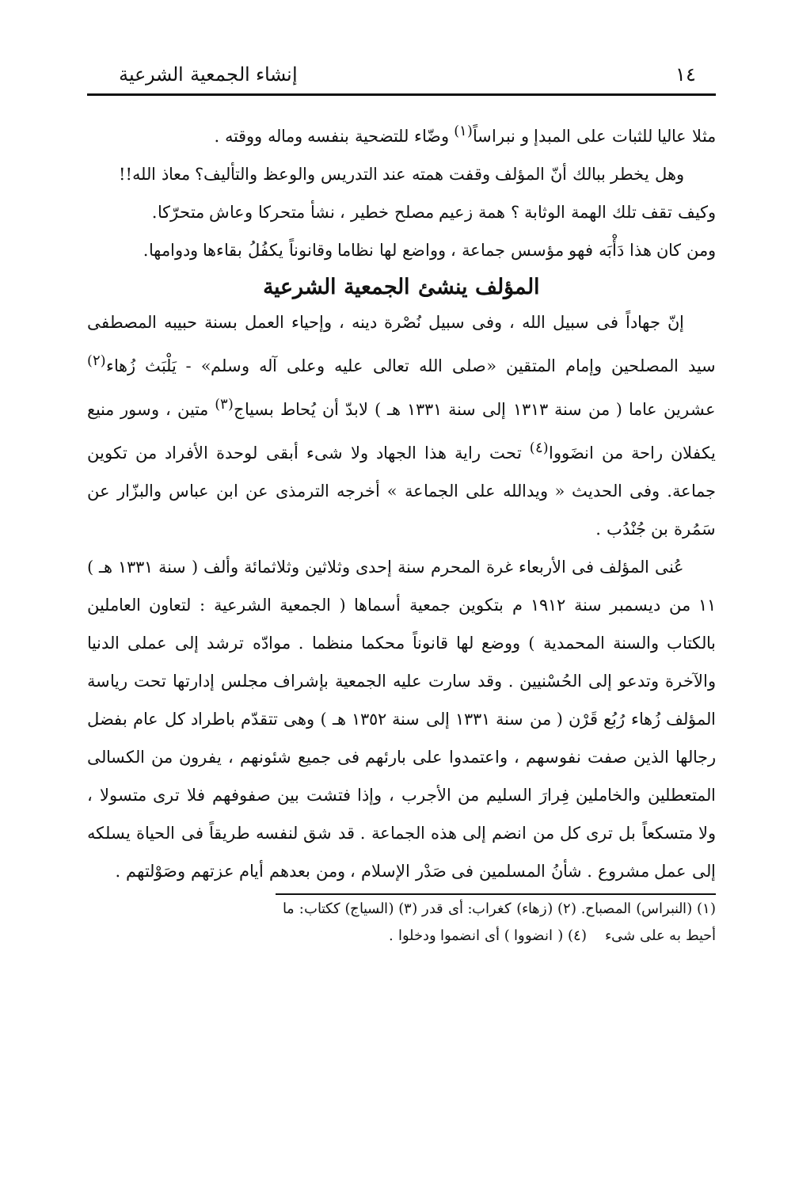١٤ إنشاء الجمعية الشرعية
مثلا عاليا للثبات على المبدإ و نبراساً<sup>(١)</sup> وضّاء للتضحية بنفسه وماله ووقته .
وهل يخطر ببالك أنّ المؤلف وقفت همته عند التدريس والوعظ والتأليف؟ معاذ الله!!
وكيف تقف تلك الهمة الوثابة ؟ همة زعيم مصلح خطير ، نشأ متحركا وعاش متحرّكا.
ومن كان هذا دَأْبَه فهو مؤسس جماعة ، وواضع لها نظاما وقانوناً يكفُلُ بقاءها ودوامها.
المؤلف ينشئ الجمعية الشرعية
إنّ جهاداً فى سبيل الله ، وفى سبيل نُصْرة دينه ، وإحياء العمل بسنة حبيبه المصطفى سيد المصلحين وإمام المتقين «صلى الله تعالى عليه وعلى آله وسلم» - يَلْبَث زُهاء<sup>(٢)</sup> عشرين عاما ( من سنة ١٣١٣ إلى سنة ١٣٣١ هـ ) لابدّ أن يُحاط بسياج<sup>(٣)</sup> متين ، وسور منيع يكفلان راحة من انضَووا<sup>(٤)</sup> تحت راية هذا الجهاد ولا شىء أبقى لوحدة الأفراد من تكوين جماعة. وفى الحديث « ويدالله على الجماعة » أخرجه الترمذى عن ابن عباس والبزّار عن سَمُرة بن جُنْدُب .
عُنى المؤلف فى الأربعاء غرة المحرم سنة إحدى وثلاثين وثلاثمائة وألف ( سنة ١٣٣١ هـ ) ١١ من ديسمبر سنة ١٩١٢ م بتكوين جمعية أسماها ( الجمعية الشرعية : لتعاون العاملين بالكتاب والسنة المحمدية ) ووضع لها قانوناً محكما منظما . موادّه ترشد إلى عملى الدنيا والآخرة وتدعو إلى الحُسْنيين . وقد سارت عليه الجمعية بإشراف مجلس إدارتها تحت رياسة المؤلف زُهاء رُبُع قَرْن ( من سنة ١٣٣١ إلى سنة ١٣٥٢ هـ ) وهى تتقدّم باطراد كل عام بفضل رجالها الذين صفت نفوسهم ، واعتمدوا على بارئهم فى جميع شئونهم ، يفرون من الكسالى المتعطلين والخاملين فِرارَ السليم من الأجرب ، وإذا فتشت بين صفوفهم فلا ترى متسولا ، ولا متسكعاً بل ترى كل من انضم إلى هذه الجماعة . قد شق لنفسه طريقاً فى الحياة يسلكه إلى عمل مشروع . شأنُ المسلمين فى صَدْر الإسلام ، ومن بعدهم أيام عزتهم وصَوْلتهم .
(١) (النبراس) المصباح. (٢) (زهاء) كغراب: أى قدر (٣) (السياج) ككتاب: ما أحيط به على شىء (٤) ( انضووا ) أى انضموا ودخلوا .